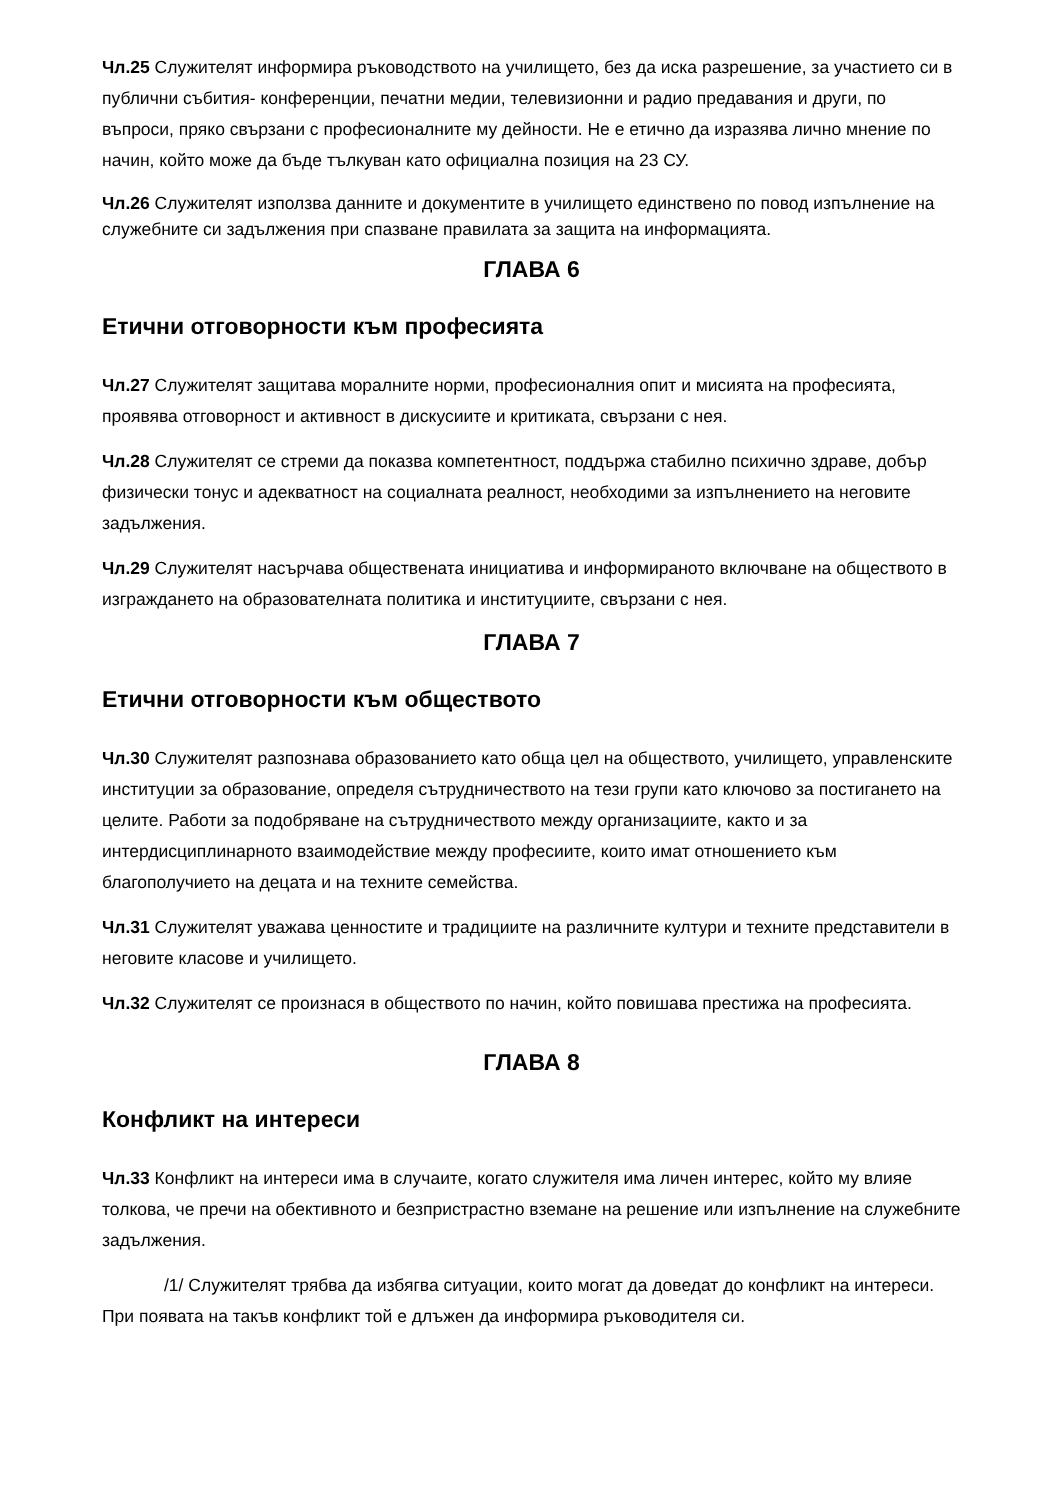Чл.25 Служителят информира ръководството на училището, без да иска разрешение, за участието си в публични събития- конференции, печатни медии, телевизионни и радио предавания и други, по въпроси, пряко свързани с професионалните му дейности. Не е етично да изразява лично мнение по начин, който може да бъде тълкуван като официална позиция на 23 СУ.
Чл.26 Служителят използва данните и документите в училището единствено по повод изпълнение на служебните си задължения при спазване правилата за защита на информацията.
ГЛАВА 6
Етични отговорности към професията
Чл.27 Служителят защитава моралните норми, професионалния опит и мисията на професията, проявява отговорност и активност в дискусиите и критиката, свързани с нея.
Чл.28 Служителят се стреми да показва компетентност, поддържа стабилно психично здраве, добър физически тонус и адекватност на социалната реалност, необходими за изпълнението на неговите задължения.
Чл.29 Служителят насърчава обществената инициатива и информираното включване на обществото в изграждането на образователната политика и институциите, свързани с нея.
ГЛАВА 7
Етични отговорности към обществото
Чл.30 Служителят разпознава образованието като обща цел на обществото, училището, управленските институции за образование, определя сътрудничеството на тези групи като ключово за постигането на целите. Работи за подобряване на сътрудничеството между организациите, както и за интердисциплинарното взаимодействие между професиите, които имат отношението към благополучието на децата и на техните семейства.
Чл.31 Служителят уважава ценностите и традициите на различните култури и техните представители в неговите класове и училището.
Чл.32 Служителят се произнася в обществото по начин, който повишава престижа на професията.
ГЛАВА 8
Конфликт на интереси
Чл.33 Конфликт на интереси има в случаите, когато служителя има личен интерес, който му влияе толкова, че пречи на обективното и безпристрастно вземане на решение или изпълнение на служебните задължения.
/1/ Служителят трябва да избягва ситуации, които могат да доведат до конфликт на интереси. При появата на такъв конфликт той е длъжен да информира ръководителя си.